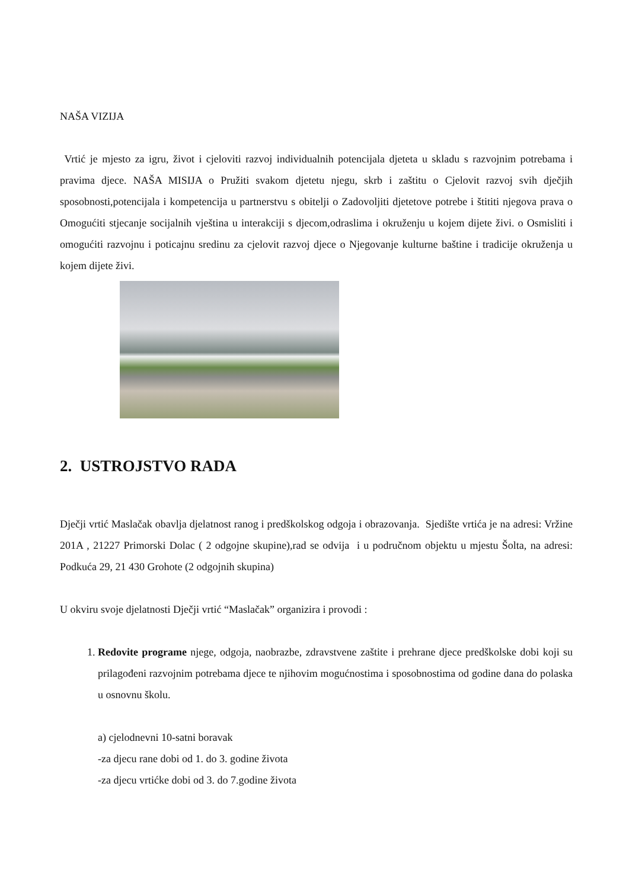NAŠA VIZIJA
Vrtić je mjesto za igru, život i cjeloviti razvoj individualnih potencijala djeteta u skladu s razvojnim potrebama i pravima djece. NAŠA MISIJA o Pružiti svakom djetetu njegu, skrb i zaštitu o Cjelovit razvoj svih dječjih sposobnosti,potencijala i kompetencija u partnerstvu s obitelji o Zadovoljiti djetetove potrebe i štititi njegova prava o Omogućiti stjecanje socijalnih vještina u interakciji s djecom,odraslima i okruženju u kojem dijete živi. o Osmisliti i omogućiti razvojnu i poticajnu sredinu za cjelovit razvoj djece o Njegovanje kulturne baštine i tradicije okruženja u kojem dijete živi.
2. USTROJSTVO RADA
Dječji vrtić Maslačak obavlja djelatnost ranog i predškolskog odgoja i obrazovanja. Sjedište vrtića je na adresi: Vržine 201A , 21227 Primorski Dolac ( 2 odgojne skupine),rad se odvija i u područnom objektu u mjestu Šolta, na adresi: Podkuća 29, 21 430 Grohote (2 odgojnih skupina)
U okviru svoje djelatnosti Dječji vrtić “Maslačak” organizira i provodi :
1. Redovite programe njege, odgoja, naobrazbe, zdravstvene zaštite i prehrane djece predškolske dobi koji su prilagođeni razvojnim potrebama djece te njihovim mogućnostima i sposobnostima od godine dana do polaska u osnovnu školu.
a) cjelodnevni 10-satni boravak
-za djecu rane dobi od 1. do 3. godine života
-za djecu vrtićke dobi od 3. do 7.godine života